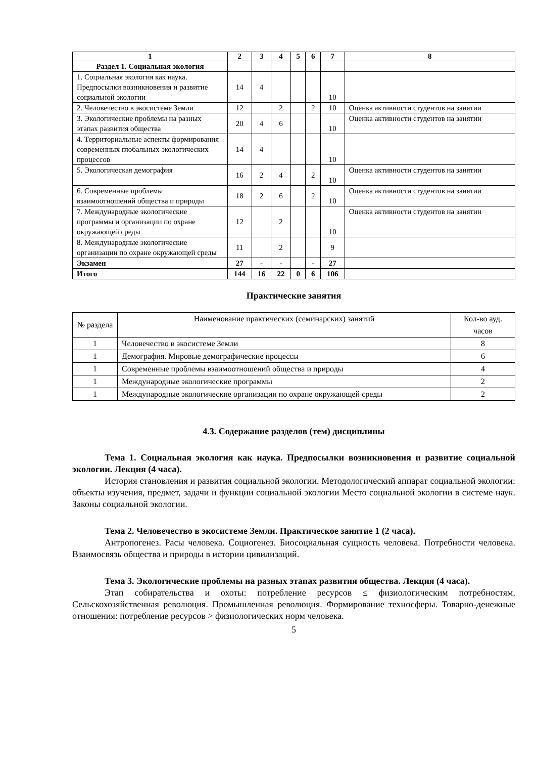| 1 | 2 | 3 | 4 | 5 | 6 | 7 | 8 |
| --- | --- | --- | --- | --- | --- | --- | --- |
| Раздел 1. Социальная экология | | | | | | | |
| 1. Социальная экология как наука. Предпосылки возникновения и развитие социальной экологии | 14 | 4 | | | | 10 | |
| 2. Человечество в экосистеме Земли | 12 | | 2 | | 2 | 10 | Оценка активности студентов на занятии |
| 3. Экологические проблемы на разных этапах развития общества | 20 | 4 | 6 | | | 10 | Оценка активности студентов на занятии |
| 4. Территориальные аспекты формирования современных глобальных экологических процессов | 14 | 4 | | | | 10 | |
| 5. Экологическая демография | 16 | 2 | 4 | | 2 | 10 | Оценка активности студентов на занятии |
| 6. Современные проблемы взаимоотношений общества и природы | 18 | 2 | 6 | | 2 | 10 | Оценка активности студентов на занятии |
| 7. Международные экологические программы и организации по охране окружающей среды | 12 | | 2 | | | 10 | Оценка активности студентов на занятии |
| 8. Международные экологические организации по охране окружающей среды | 11 | | 2 | | | 9 | |
| Экзамен | 27 | - | - | | - | 27 | |
| Итого | 144 | 16 | 22 | 0 | 6 | 106 | |
Практические занятия
| № раздела | Наименование практических (семинарских) занятий | Кол-во ауд. часов |
| 1 | Человечество в экосистеме Земли | 8 |
| 1 | Демография. Мировые демографические процессы | 6 |
| 1 | Современные проблемы взаимоотношений общества и природы | 4 |
| 1 | Международные экологические программы | 2 |
| 1 | Международные экологические организации по охране окружающей среды | 2 |
4.3. Содержание разделов (тем) дисциплины
Тема 1. Социальная экология как наука. Предпосылки возникновения и развитие социальной экологии. Лекция (4 часа).
История становления и развития социальной экологии. Методологический аппарат социальной экологии: объекты изучения, предмет, задачи и функции социальной экологии Место социальной экологии в системе наук. Законы социальной экологии.
Тема 2. Человечество в экосистеме Земли. Практическое занятие 1 (2 часа).
Антропогенез. Расы человека. Социогенез. Биосоциальная сущность человека. Потребности человека. Взаимосвязь общества и природы в истории цивилизаций.
Тема 3. Экологические проблемы на разных этапах развития общества. Лекция (4 часа).
Этап собирательства и охоты: потребление ресурсов ≤ физиологическим потребностям. Сельскохозяйственная революция. Промышленная революция. Формирование техносферы. Товарно-денежные отношения: потребление ресурсов > физиологических норм человека.
5